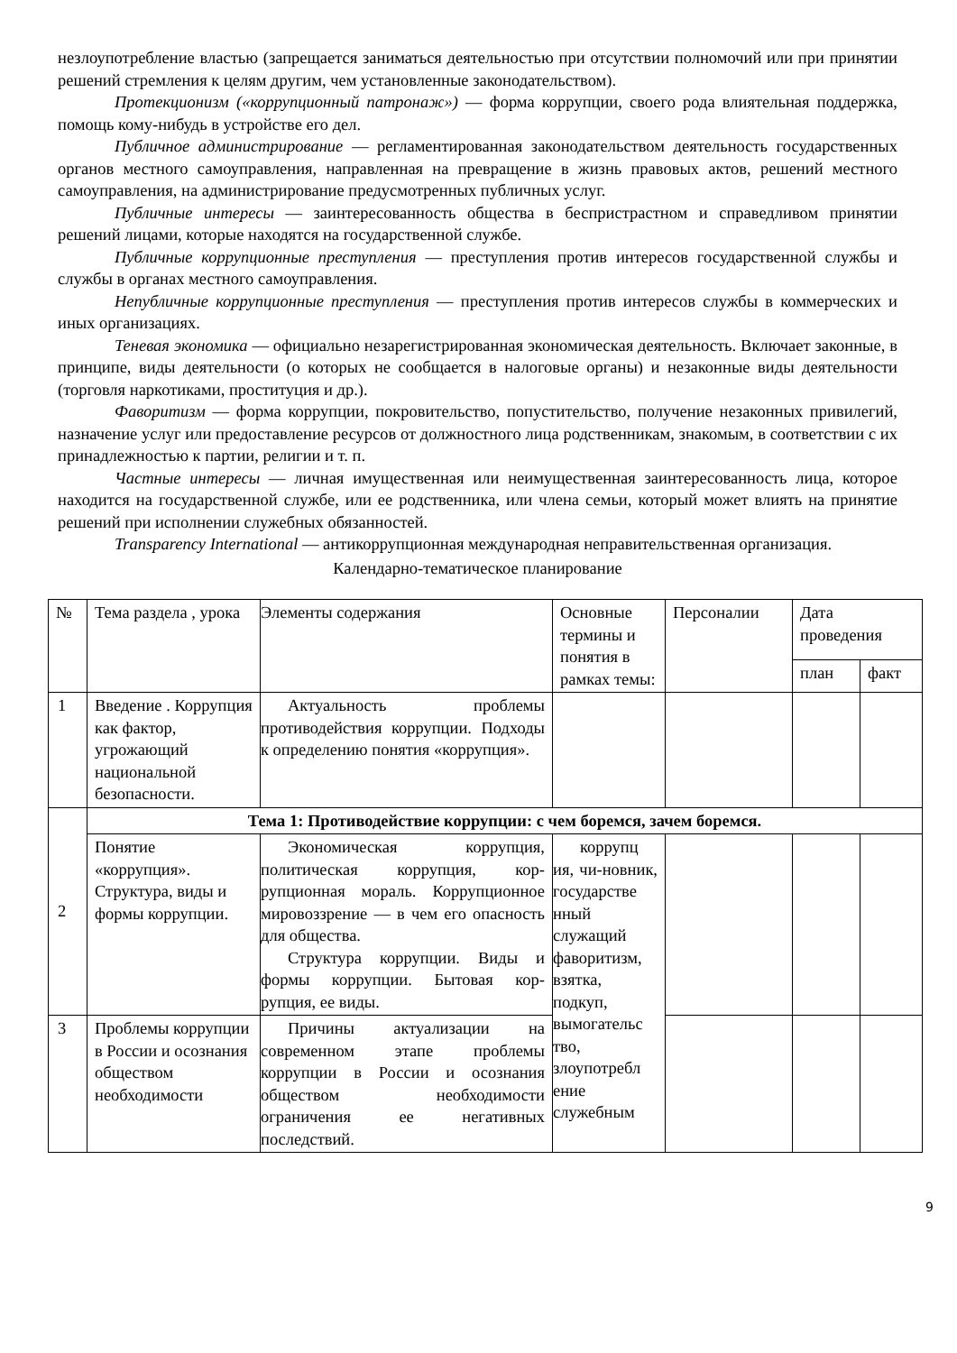незлоупотребление властью (запрещается заниматься деятельностью при отсутствии полномочий или при принятии решений стремления к целям другим, чем установленные законодательством).
Протекционизм («коррупционный патронаж») — форма коррупции, своего рода влиятельная поддержка, помощь кому-нибудь в устройстве его дел.
Публичное администрирование — регламентированная законодательством деятельность государственных органов местного самоуправления, направленная на превращение в жизнь правовых актов, решений местного самоуправления, на администрирование предусмотренных публичных услуг.
Публичные интересы — заинтересованность общества в беспристрастном и справедливом принятии решений лицами, которые находятся на государственной службе.
Публичные коррупционные преступления — преступления против интересов государственной службы и службы в органах местного самоуправления.
Непубличные коррупционные преступления — преступления против интересов службы в коммерческих и иных организациях.
Теневая экономика — официально незарегистрированная экономическая деятельность. Включает законные, в принципе, виды деятельности (о которых не сообщается в налоговые органы) и незаконные виды деятельности (торговля наркотиками, проституция и др.).
Фаворитизм — форма коррупции, покровительство, попустительство, получение незаконных привилегий, назначение услуг или предоставление ресурсов от должностного лица родственникам, знакомым, в соответствии с их принадлежностью к партии, религии и т. п.
Частные интересы — личная имущественная или неимущественная заинтересованность лица, которое находится на государственной службе, или ее родственника, или члена семьи, который может влиять на принятие решений при исполнении служебных обязанностей.
Transparency International — антикоррупционная международная неправительственная организация.
Календарно-тематическое планирование
| № | Тема раздела , урока | Элементы содержания | Основные термины и понятия в рамках темы: | Персоналии | Дата проведения | |
| --- | --- | --- | --- | --- | --- | --- |
| | | | | | план | факт |
| 1 | Введение . Коррупция как фактор, угрожающий национальной безопасности. | Актуальность проблемы противодействия коррупции. Подходы к определению понятия «коррупция». | | | | |
| 2 | Тема 1: Противодействие коррупции: с чем боремся, зачем боремся. | | | | | |
| | Понятие «коррупция». Структура, виды и формы коррупции. | Экономическая коррупция, политическая коррупция, кор-рупционная мораль. Коррупционное мировоззрение — в чем его опасность для общества. Структура коррупции. Виды и формы коррупции. Бытовая кор-рупция, ее виды. | коррупц ия, чи-новник, государстве нный служащий фаворитизм, взятка, подкуп, вымогательс тво, злоупотребл ение служебным | | | |
| 3 | Проблемы коррупции в России и осознания обществом необходимости | Причины актуализации на современном этапе проблемы коррупции в России и осознания обществом необходимости ограничения ее негативных последствий. | | | | |
9